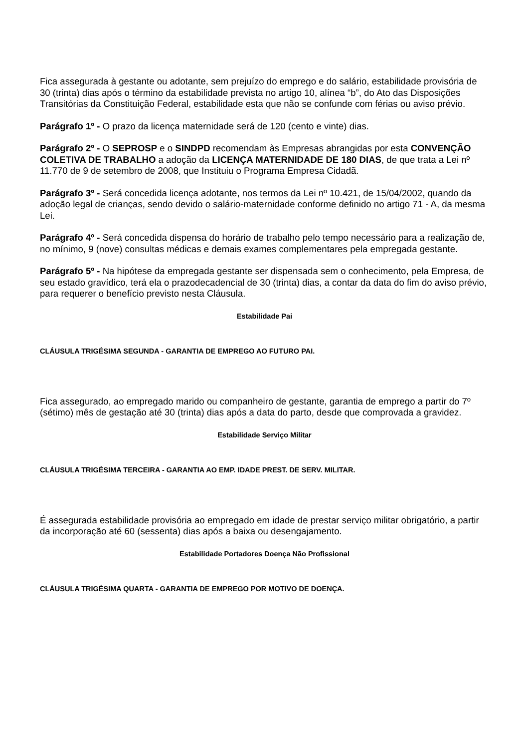Fica assegurada à gestante ou adotante, sem prejuízo do emprego e do salário, estabilidade provisória de 30 (trinta) dias após o término da estabilidade prevista no artigo 10, alínea “b”, do Ato das Disposições Transitórias da Constituição Federal, estabilidade esta que não se confunde com férias ou aviso prévio.
Parágrafo 1º - O prazo da licença maternidade será de 120 (cento e vinte) dias.
Parágrafo 2º - O SEPROSP e o SINDPD recomendam às Empresas abrangidas por esta CONVENÇÃO COLETIVA DE TRABALHO a adoção da LICENÇA MATERNIDADE DE 180 DIAS, de que trata a Lei nº 11.770 de 9 de setembro de 2008, que Instituiu o Programa Empresa Cidadã.
Parágrafo 3º - Será concedida licença adotante, nos termos da Lei nº 10.421, de 15/04/2002, quando da adoção legal de crianças, sendo devido o salário-maternidade conforme definido no artigo 71 - A, da mesma Lei.
Parágrafo 4º - Será concedida dispensa do horário de trabalho pelo tempo necessário para a realização de, no mínimo, 9 (nove) consultas médicas e demais exames complementares pela empregada gestante.
Parágrafo 5º - Na hipótese da empregada gestante ser dispensada sem o conhecimento, pela Empresa, de seu estado gravídico, terá ela o prazodecadencial de 30 (trinta) dias, a contar da data do fim do aviso prévio, para requerer o benefício previsto nesta Cláusula.
Estabilidade Pai
CLÁUSULA TRIGÉSIMA SEGUNDA - GARANTIA DE EMPREGO AO FUTURO PAI.
Fica assegurado, ao empregado marido ou companheiro de gestante, garantia de emprego a partir do 7º (sétimo) mês de gestação até 30 (trinta) dias após a data do parto, desde que comprovada a gravidez.
Estabilidade Serviço Militar
CLÁUSULA TRIGÉSIMA TERCEIRA - GARANTIA AO EMP. IDADE PREST. DE SERV. MILITAR.
É assegurada estabilidade provisória ao empregado em idade de prestar serviço militar obrigatório, a partir da incorporação até 60 (sessenta) dias após a baixa ou desengajamento.
Estabilidade Portadores Doença Não Profissional
CLÁUSULA TRIGÉSIMA QUARTA - GARANTIA DE EMPREGO POR MOTIVO DE DOENÇA.